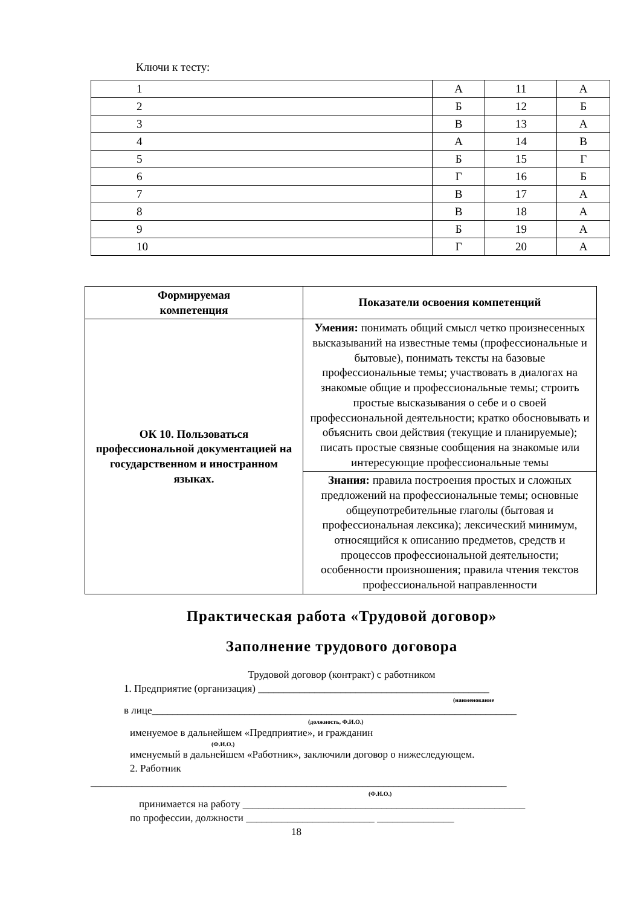Ключи к тесту:
| 1 | А | 11 | А |
| 2 | Б | 12 | Б |
| 3 | В | 13 | А |
| 4 | А | 14 | В |
| 5 | Б | 15 | Г |
| 6 | Г | 16 | Б |
| 7 | В | 17 | А |
| 8 | В | 18 | А |
| 9 | Б | 19 | А |
| 10 | Г | 20 | А |
| Формируемая компетенция | Показатели освоения компетенций |
| --- | --- |
| ОК 10. Пользоваться профессиональной документацией на государственном и иностранном языках. | Умения: понимать общий смысл четко произнесенных высказываний на известные темы (профессиональные и бытовые), понимать тексты на базовые профессиональные темы; участвовать в диалогах на знакомые общие и профессиональные темы; строить простые высказывания о себе и о своей профессиональной деятельности; кратко обосновывать и объяснить свои действия (текущие и планируемые); писать простые связные сообщения на знакомые или интересующие профессиональные темы |
| | Знания: правила построения простых и сложных предложений на профессиональные темы; основные общеупотребительные глаголы (бытовая и профессиональная лексика); лексический минимум, относящийся к описанию предметов, средств и процессов профессиональной деятельности; особенности произношения; правила чтения текстов профессиональной направленности |
Практическая работа «Трудовой договор»
Заполнение трудового договора
Трудовой договор (контракт) с работником
1. Предприятие (организация) _____________________________________________
(наименование
в лице_______________________________________________________________________
(должность, Ф.И.О.)
именуемое в дальнейшем «Предприятие», и гражданин
(Ф.И.О.)
именуемый в дальнейшем «Работник», заключили договор о нижеследующем.
2. Работник
_________________________________________________________________________________
(Ф.И.О.)
принимается на работу _______________________________________________________
по профессии, должности _________________________ _______________
18